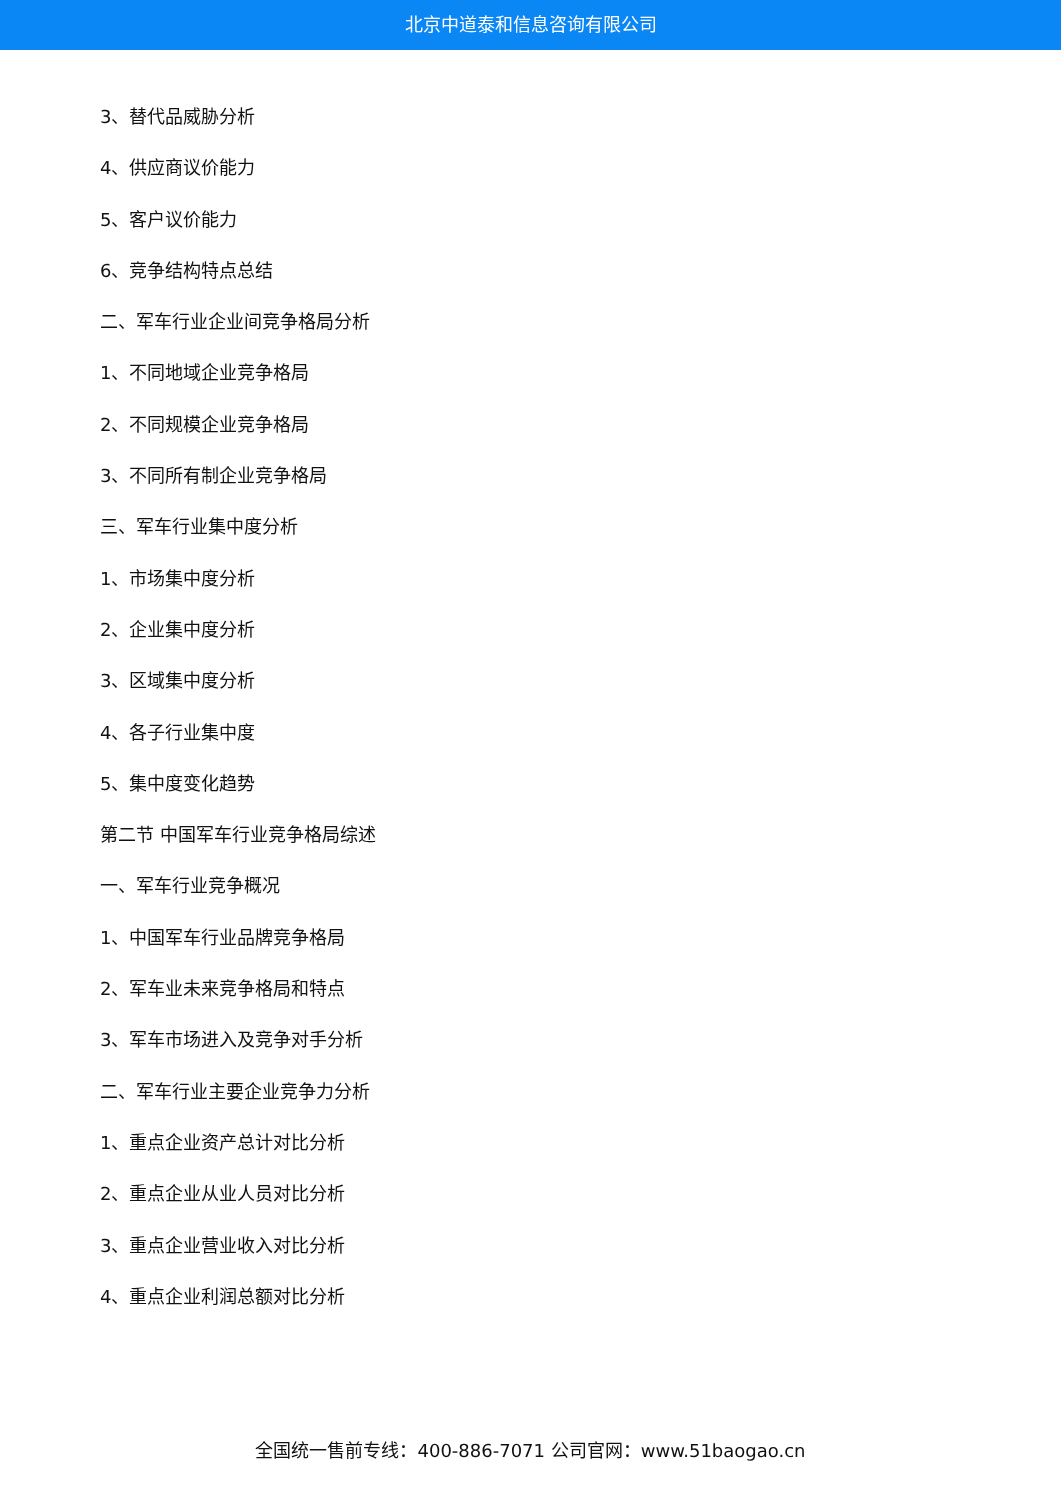北京中道泰和信息咨询有限公司
3、替代品威胁分析
4、供应商议价能力
5、客户议价能力
6、竞争结构特点总结
二、军车行业企业间竞争格局分析
1、不同地域企业竞争格局
2、不同规模企业竞争格局
3、不同所有制企业竞争格局
三、军车行业集中度分析
1、市场集中度分析
2、企业集中度分析
3、区域集中度分析
4、各子行业集中度
5、集中度变化趋势
第二节 中国军车行业竞争格局综述
一、军车行业竞争概况
1、中国军车行业品牌竞争格局
2、军车业未来竞争格局和特点
3、军车市场进入及竞争对手分析
二、军车行业主要企业竞争力分析
1、重点企业资产总计对比分析
2、重点企业从业人员对比分析
3、重点企业营业收入对比分析
4、重点企业利润总额对比分析
全国统一售前专线：400-886-7071 公司官网：www.51baogao.cn